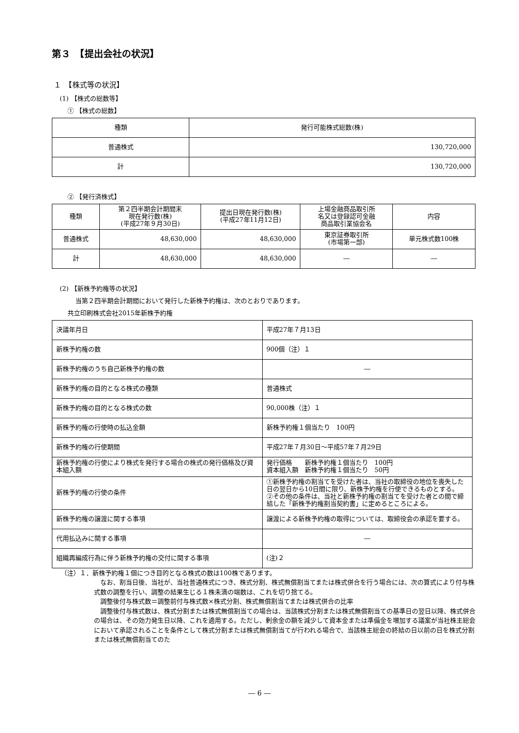第３　【提出会社の状況】
１　【株式等の状況】
(1) 【株式の総数等】
① 【株式の総数】
| 種類 | 発行可能株式総数(株) |
| --- | --- |
| 普通株式 | 130,720,000 |
| 計 | 130,720,000 |
② 【発行済株式】
| 種類 | 第２四半期会計期間末 現在発行数(株) (平成27年９月30日) | 提出日現在発行数(株) (平成27年11月12日) | 上場金融商品取引所 名又は登録認可金融 商品取引業協会名 | 内容 |
| --- | --- | --- | --- | --- |
| 普通株式 | 48,630,000 | 48,630,000 | 東京証券取引所 (市場第一部) | 単元株式数100株 |
| 計 | 48,630,000 | 48,630,000 | ― | ― |
(2) 【新株予約権等の状況】
当第２四半期会計期間において発行した新株予約権は、次のとおりであります。
共立印刷株式会社2015年新株予約権
| 決議年月日 | 平成27年７月13日 |
| 新株予約権の数 | 900個（注）１ |
| 新株予約権のうち自己新株予約権の数 | ― |
| 新株予約権の目的となる株式の種類 | 普通株式 |
| 新株予約権の目的となる株式の数 | 90,000株（注）１ |
| 新株予約権の行使時の払込金額 | 新株予約権１個当たり 100円 |
| 新株予約権の行使期間 | 平成27年７月30日～平成57年７月29日 |
| 新株予約権の行使により株式を発行する場合の株式の発行価格及び資本組入額 | 発行価格 新株予約権１個当たり 100円 資本組入額 新株予約権１個当たり 50円 |
| 新株予約権の行使の条件 | ①新株予約権の割当てを受けた者は、当社の取締役の地位を喪失した日の翌日から10日間に限り、新株予約権を行使できるものとする。 ②その他の条件は、当社と新株予約権の割当てを受けた者との間で締結した「新株予約権割当契約書」に定めるところによる。 |
| 新株予約権の譲渡に関する事項 | 譲渡による新株予約権の取得については、取締役会の承認を要する。 |
| 代用払込みに関する事項 | ― |
| 組織再編成行為に伴う新株予約権の交付に関する事項 | (注)２ |
（注）１．新株予約権１個につき目的となる株式の数は100株であります。
　なお、割当日後、当社が、当社普通株式につき、株式分割、株式無償割当てまたは株式併合を行う場合には、次の算式により付与株式数の調整を行い、調整の結果生じる１株未満の端数は、これを切り捨てる。
　調整後付与株式数＝調整前付与株式数×株式分割、株式無償割当てまたは株式併合の比率
　調整後付与株式数は、株式分割または株式無償割当ての場合は、当該株式分割または株式無償割当ての基準日の翌日以降、株式併合の場合は、その効力発生日以降、これを適用する。ただし、剰余金の額を減少して資本金または準備金を増加する議案が当社株主総会において承認されることを条件として株式分割または株式無償割当てが行われる場合で、当該株主総会の終結の日以前の日を株式分割または株式無償割当てのた
― 6 ―